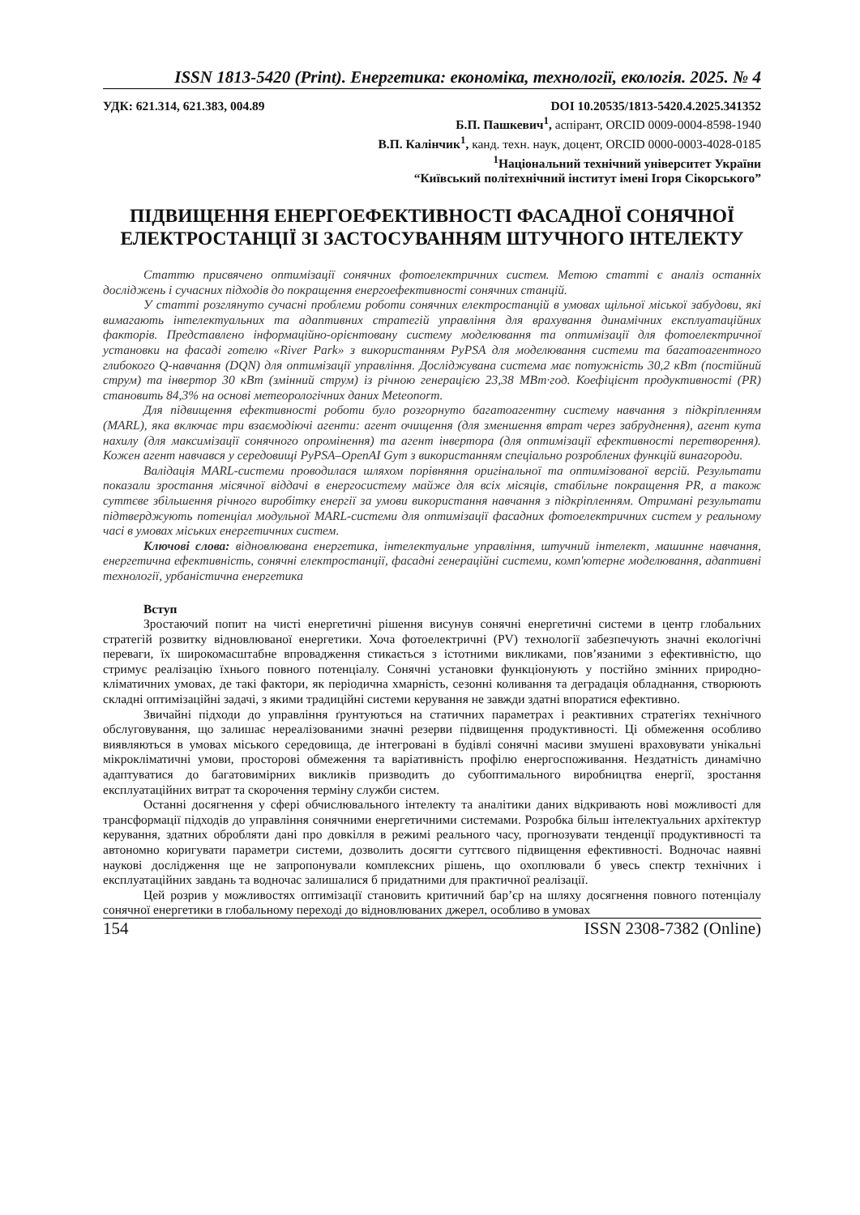ISSN 1813-5420 (Print). Енергетика: економіка, технології, екологія. 2025. № 4
УДК: 621.314, 621.383, 004.89 DOI 10.20535/1813-5420.4.2025.341352
Б.П. Пашкевич<sup>1</sup>, аспірант, ORCID 0009-0004-8598-1940
В.П. Калінчик<sup>1</sup>, канд. техн. наук, доцент, ORCID 0000-0003-4028-0185
<sup>1</sup> Національний технічний університет України
“Київський політехнічний інститут імені Ігоря Сікорського”
ПІДВИЩЕННЯ ЕНЕРГОЕФЕКТИВНОСТІ ФАСАДНОЇ СОНЯЧНОЇ ЕЛЕКТРОСТАНЦІЇ ЗІ ЗАСТОСУВАННЯМ ШТУЧНОГО ІНТЕЛЕКТУ
Статтю присвячено оптимізації сонячних фотоелектричних систем. Метою статті є аналіз останніх досліджень і сучасних підходів до покращення енергоефективності сонячних станцій.
У статті розглянуто сучасні проблеми роботи сонячних електростанцій в умовах щільної міської забудови, які вимагають інтелектуальних та адаптивних стратегій управління для врахування динамічних експлуатаційних факторів. Представлено інформаційно-орієнтовану систему моделювання та оптимізації для фотоелектричної установки на фасаді готелю «River Park» з використанням PyPSA для моделювання системи та багатоагентного глибокого Q-навчання (DQN) для оптимізації управління. Досліджувана система має потужність 30,2 кВт (постійний струм) та інвертор 30 кВт (змінний струм) із річною генерацією 23,38 МВт·год. Коефіцієнт продуктивності (PR) становить 84,3% на основі метеорологічних даних Meteonorm.
Для підвищення ефективності роботи було розгорнуто багатоагентну систему навчання з підкріпленням (MARL), яка включає три взаємодіючі агенти: агент очищення (для зменшення втрат через забруднення), агент кута нахилу (для максимізації сонячного опромінення) та агент інвертора (для оптимізації ефективності перетворення). Кожен агент навчався у середовищі PyPSA–OpenAI Gym з використанням спеціально розроблених функцій винагороди.
Валідація MARL-системи проводилася шляхом порівняння оригінальної та оптимізованої версій. Результати показали зростання місячної віддачі в енергосистему майже для всіх місяців, стабільне покращення PR, а також суттєве збільшення річного виробітку енергії за умови використання навчання з підкріпленням. Отримані результати підтверджують потенціал модульної MARL-системи для оптимізації фасадних фотоелектричних систем у реальному часі в умовах міських енергетичних систем.
Ключові слова: відновлювана енергетика, інтелектуальне управління, штучний інтелект, машинне навчання, енергетична ефективність, сонячні електростанції, фасадні генераційні системи, комп'ютерне моделювання, адаптивні технології, урбаністична енергетика
Вступ
Зростаючий попит на чисті енергетичні рішення висунув сонячні енергетичні системи в центр глобальних стратегій розвитку відновлюваної енергетики. Хоча фотоелектричні (PV) технології забезпечують значні екологічні переваги, їх широкомасштабне впровадження стикається з істотними викликами, пов’язаними з ефективністю, що стримує реалізацію їхнього повного потенціалу. Сонячні установки функціонують у постійно змінних природно-кліматичних умовах, де такі фактори, як періодична хмарність, сезонні коливання та деградація обладнання, створюють складні оптимізаційні задачі, з якими традиційні системи керування не завжди здатні впоратися ефективно.
Звичайні підходи до управління ґрунтуються на статичних параметрах і реактивних стратегіях технічного обслуговування, що залишає нереалізованими значні резерви підвищення продуктивності. Ці обмеження особливо виявляються в умовах міського середовища, де інтегровані в будівлі сонячні масиви змушені враховувати унікальні мікрокліматичні умови, просторові обмеження та варіативність профілю енергоспоживання. Нездатність динамічно адаптуватися до багатовимірних викликів призводить до субоптимального виробництва енергії, зростання експлуатаційних витрат та скорочення терміну служби систем.
Останні досягнення у сфері обчислювального інтелекту та аналітики даних відкривають нові можливості для трансформації підходів до управління сонячними енергетичними системами. Розробка більш інтелектуальних архітектур керування, здатних обробляти дані про довкілля в режимі реального часу, прогнозувати тенденції продуктивності та автономно коригувати параметри системи, дозволить досягти суттєвого підвищення ефективності. Водночас наявні наукові дослідження ще не запропонували комплексних рішень, що охоплювали б увесь спектр технічних і експлуатаційних завдань та водночас залишалися б придатними для практичної реалізації.
Цей розрив у можливостях оптимізації становить критичний бар’єр на шляху досягнення повного потенціалу сонячної енергетики в глобальному переході до відновлюваних джерел, особливо в умовах
154 ISSN 2308-7382 (Online)